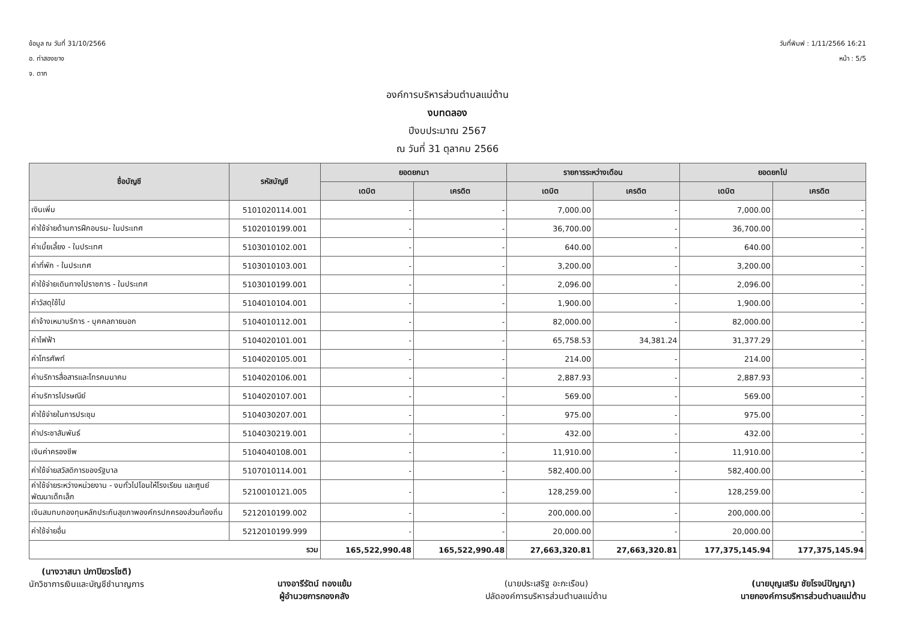ข้อมูล ณ วันที่ 31/10/2566
อ. ท่าสองยาง
จ. ตาก
วันที่พิมพ์ : 1/11/2566 16:21
หน้า : 5/5
องค์การบริหารส่วนตำบลแม่ต้าน
งบทดลอง
ปีงบประมาณ 2567
ณ วันที่ 31 ตุลาคม 2566
| ชื่อบัญชี | รหัสบัญชี | ยอดยกมา | | รายการระหว่างเดือน | | ยอดยกไป | |
| --- | --- | --- | --- | --- | --- | --- | --- |
| | | เดบิต | เครดิต | เดบิต | เครดิต | เดบิต | เครดิต |
| เงินเพิ่ม | 5101020114.001 | - | - | 7,000.00 | - | 7,000.00 | - |
| ค่าใช้จ่ายด้านการฝึกอบรม- ในประเทศ | 5102010199.001 | - | - | 36,700.00 | - | 36,700.00 | - |
| ค่าเบี้ยเลี้ยง - ในประเทศ | 5103010102.001 | - | - | 640.00 | - | 640.00 | - |
| ค่าที่พัก - ในประเทศ | 5103010103.001 | - | - | 3,200.00 | - | 3,200.00 | - |
| ค่าใช้จ่ายเดินทางไปราชการ - ในประเทศ | 5103010199.001 | - | - | 2,096.00 | - | 2,096.00 | - |
| ค่าวัสดุใช้ไป | 5104010104.001 | - | - | 1,900.00 | - | 1,900.00 | - |
| ค่าจ้างเหมาบริการ - บุคคลภายนอก | 5104010112.001 | - | - | 82,000.00 | - | 82,000.00 | - |
| ค่าไฟฟ้า | 5104020101.001 | - | - | 65,758.53 | 34,381.24 | 31,377.29 | - |
| ค่าโทรศัพท์ | 5104020105.001 | - | - | 214.00 | - | 214.00 | - |
| ค่าบริการสื่อสารและโทรคมนาคม | 5104020106.001 | - | - | 2,887.93 | - | 2,887.93 | - |
| ค่าบริการไปรษณีย์ | 5104020107.001 | - | - | 569.00 | - | 569.00 | - |
| ค่าใช้จ่ายในการประชุม | 5104030207.001 | - | - | 975.00 | - | 975.00 | - |
| ค่าประชาสัมพันธ์ | 5104030219.001 | - | - | 432.00 | - | 432.00 | - |
| เงินค่าครองชีพ | 5104040108.001 | - | - | 11,910.00 | - | 11,910.00 | - |
| ค่าใช้จ่ายสวัสดิการของรัฐบาล | 5107010114.001 | - | - | 582,400.00 | - | 582,400.00 | - |
| ค่าใช้จ่ายระหว่างหน่วยงาน - งบทั่วไปโอนให้โรงเรียน และศูนย์พัฒนาเด็กเล็ก | 5210010121.005 | - | - | 128,259.00 | - | 128,259.00 | - |
| เงินสมทบกองทุนหลักประกันสุขภาพองค์กรปกครองส่วนท้องถิ่น | 5212010199.002 | - | - | 200,000.00 | - | 200,000.00 | - |
| ค่าใช้จ่ายอื่น | 5212010199.999 | - | - | 20,000.00 | - | 20,000.00 | - |
| รวม | | 165,522,990.48 | 165,522,990.48 | 27,663,320.81 | 27,663,320.81 | 177,375,145.94 | 177,375,145.94 |
(นางวาสนา ปภาปิยวรโชติ)
นักวิชาการเงินและบัญชีชำนาญการ
นางอารีรัตน์ ทองแย้ม
ผู้อำนวยการกองคลัง
(นายประเสริฐ อะกะเรือน)
ปลัดองค์การบริหารส่วนตำบลแม่ต้าน
(นายบุญเสริม ชัยโรจน์ปัญญา)
นายกองค์การบริหารส่วนตำบลแม่ต้าน